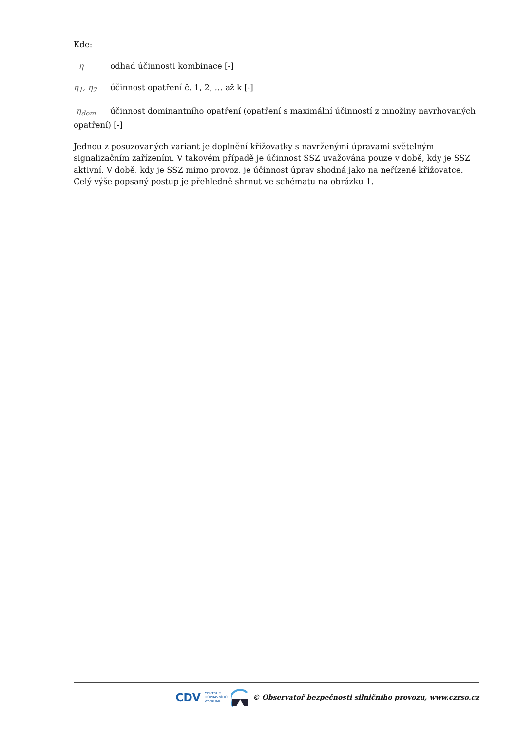Kde:
η odhad účinnosti kombinace [-]
η<sub>1</sub>, η<sub>2</sub> účinnost opatření č. 1, 2, … až k [-]
η<sub>dom</sub> účinnost dominantního opatření (opatření s maximální účinností z množiny navrhovaných opatření) [-]
Jednou z posuzovaných variant je doplnění křižovatky s navrženými úpravami světelným signalizačním zařízením. V takovém případě je účinnost SSZ uvažována pouze v době, kdy je SSZ aktivní. V době, kdy je SSZ mimo provoz, je účinnost úprav shodná jako na neřízené křižovatce. Celý výše popsaný postup je přehledně shrnut ve schématu na obrázku 1.
CDV CENTRUM
DOPRAVNÍHO
VÝZKUMU © Observatoř bezpečnosti silničního provozu, www.czrso.cz